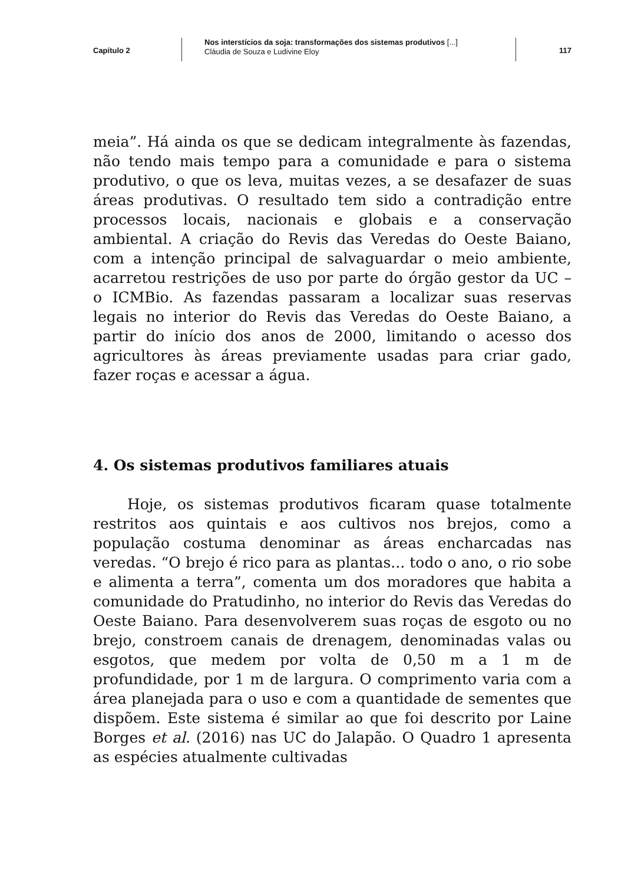Capítulo 2
Nos interstícios da soja: transformações dos sistemas produtivos [...]
Cláudia de Souza e Ludivine Eloy
117
meia”. Há ainda os que se dedicam integralmente às fazendas, não tendo mais tempo para a comunidade e para o sistema produtivo, o que os leva, muitas vezes, a se desafazer de suas áreas produtivas. O resultado tem sido a contradição entre processos locais, nacionais e globais e a conservação ambiental. A criação do Revis das Veredas do Oeste Baiano, com a intenção principal de salvaguardar o meio ambiente, acarretou restrições de uso por parte do órgão gestor da UC – o ICMBio. As fazendas passaram a localizar suas reservas legais no interior do Revis das Veredas do Oeste Baiano, a partir do início dos anos de 2000, limitando o acesso dos agricultores às áreas previamente usadas para criar gado, fazer roças e acessar a água.
4. Os sistemas produtivos familiares atuais
Hoje, os sistemas produtivos ficaram quase totalmente restritos aos quintais e aos cultivos nos brejos, como a população costuma denominar as áreas encharcadas nas veredas. “O brejo é rico para as plantas... todo o ano, o rio sobe e alimenta a terra”, comenta um dos moradores que habita a comunidade do Pratudinho, no interior do Revis das Veredas do Oeste Baiano. Para desenvolverem suas roças de esgoto ou no brejo, constroem canais de drenagem, denominadas valas ou esgotos, que medem por volta de 0,50 m a 1 m de profundidade, por 1 m de largura. O comprimento varia com a área planejada para o uso e com a quantidade de sementes que dispõem. Este sistema é similar ao que foi descrito por Laine Borges et al. (2016) nas UC do Jalapão. O Quadro 1 apresenta as espécies atualmente cultivadas